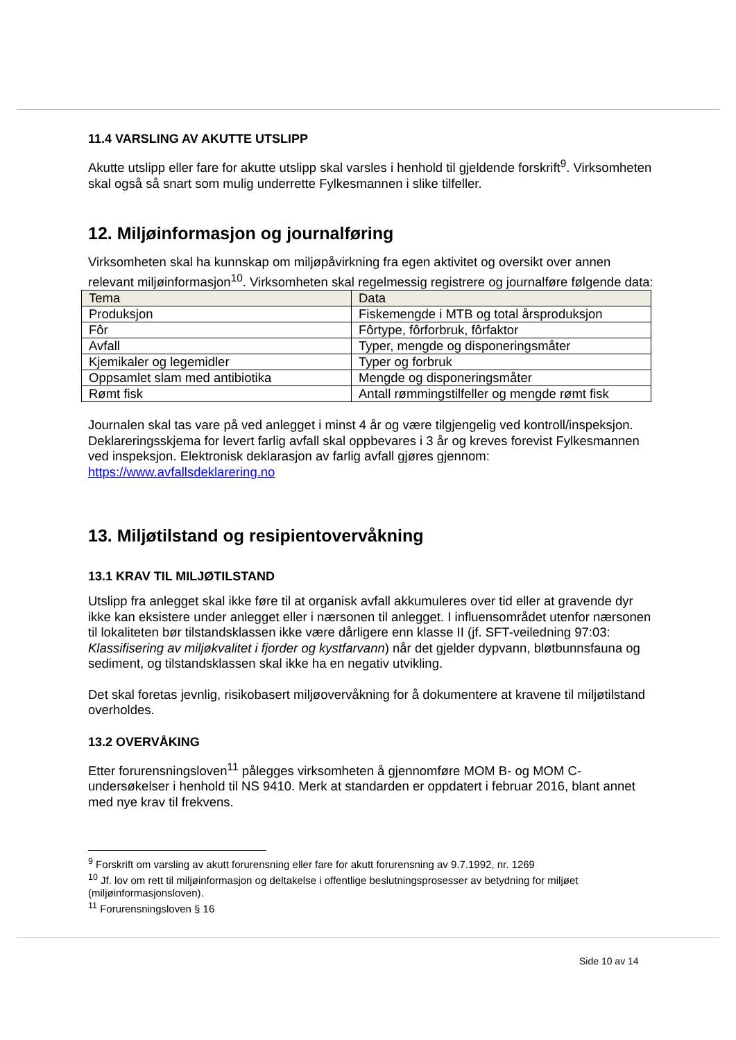11.4 VARSLING AV AKUTTE UTSLIPP
Akutte utslipp eller fare for akutte utslipp skal varsles i henhold til gjeldende forskrift<sup>9</sup>. Virksomheten skal også så snart som mulig underrette Fylkesmannen i slike tilfeller.
12. Miljøinformasjon og journalføring
Virksomheten skal ha kunnskap om miljøpåvirkning fra egen aktivitet og oversikt over annen relevant miljøinformasjon<sup>10</sup>. Virksomheten skal regelmessig registrere og journalføre følgende data:
| Tema | Data |
| --- | --- |
| Produksjon | Fiskemengde i MTB og total årsproduksjon |
| Fôr | Fôrtype, fôrforbruk, fôrfaktor |
| Avfall | Typer, mengde og disponeringsmåter |
| Kjemikaler og legemidler | Typer og forbruk |
| Oppsamlet slam med antibiotika | Mengde og disponeringsmåter |
| Rømt fisk | Antall rømmingstilfeller og mengde rømt fisk |
Journalen skal tas vare på ved anlegget i minst 4 år og være tilgjengelig ved kontroll/inspeksjon. Deklareringsskjema for levert farlig avfall skal oppbevares i 3 år og kreves forevist Fylkesmannen ved inspeksjon. Elektronisk deklarasjon av farlig avfall gjøres gjennom: https://www.avfallsdeklarering.no
13. Miljøtilstand og resipientovervåkning
13.1 KRAV TIL MILJØTILSTAND
Utslipp fra anlegget skal ikke føre til at organisk avfall akkumuleres over tid eller at gravende dyr ikke kan eksistere under anlegget eller i nærsonen til anlegget. I influensområdet utenfor nærsonen til lokaliteten bør tilstandsklassen ikke være dårligere enn klasse II (jf. SFT-veiledning 97:03: Klassifisering av miljøkvalitet i fjorder og kystfarvann) når det gjelder dypvann, bløtbunnsfauna og sediment, og tilstandsklassen skal ikke ha en negativ utvikling.
Det skal foretas jevnlig, risikobasert miljøovervåkning for å dokumentere at kravene til miljøtilstand overholdes.
13.2 OVERVÅKING
Etter forurensningsloven<sup>11</sup> pålegges virksomheten å gjennomføre MOM B- og MOM C-undersøkelser i henhold til NS 9410. Merk at standarden er oppdatert i februar 2016, blant annet med nye krav til frekvens.
<sup>9</sup> Forskrift om varsling av akutt forurensning eller fare for akutt forurensning av 9.7.1992, nr. 1269
<sup>10</sup> Jf. lov om rett til miljøinformasjon og deltakelse i offentlige beslutningsprosesser av betydning for miljøet (miljøinformasjonsloven).
<sup>11</sup> Forurensningsloven § 16
Side 10 av 14